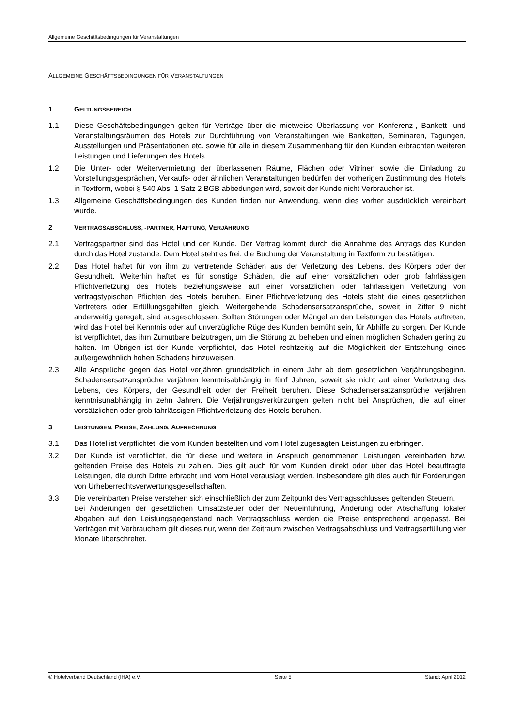Allgemeine Geschäftsbedingungen für Veranstaltungen
ALLGEMEINE GESCHÄFTSBEDINGUNGEN FÜR VERANSTALTUNGEN
1 GELTUNGSBEREICH
1.1 Diese Geschäftsbedingungen gelten für Verträge über die mietweise Überlassung von Konferenz-, Bankett- und Veranstaltungsräumen des Hotels zur Durchführung von Veranstaltungen wie Banketten, Seminaren, Tagungen, Ausstellungen und Präsentationen etc. sowie für alle in diesem Zusammenhang für den Kunden erbrachten weiteren Leistungen und Lieferungen des Hotels.
1.2 Die Unter- oder Weitervermietung der überlassenen Räume, Flächen oder Vitrinen sowie die Einladung zu Vorstellungsgesprächen, Verkaufs- oder ähnlichen Veranstaltungen bedürfen der vorherigen Zustimmung des Hotels in Textform, wobei § 540 Abs. 1 Satz 2 BGB abbedungen wird, soweit der Kunde nicht Verbraucher ist.
1.3 Allgemeine Geschäftsbedingungen des Kunden finden nur Anwendung, wenn dies vorher ausdrücklich vereinbart wurde.
2 VERTRAGSABSCHLUSS, -PARTNER, HAFTUNG, VERJÄHRUNG
2.1 Vertragspartner sind das Hotel und der Kunde. Der Vertrag kommt durch die Annahme des Antrags des Kunden durch das Hotel zustande. Dem Hotel steht es frei, die Buchung der Veranstaltung in Textform zu bestätigen.
2.2 Das Hotel haftet für von ihm zu vertretende Schäden aus der Verletzung des Lebens, des Körpers oder der Gesundheit. Weiterhin haftet es für sonstige Schäden, die auf einer vorsätzlichen oder grob fahrlässigen Pflichtverletzung des Hotels beziehungsweise auf einer vorsätzlichen oder fahrlässigen Verletzung von vertragstypischen Pflichten des Hotels beruhen. Einer Pflichtverletzung des Hotels steht die eines gesetzlichen Vertreters oder Erfüllungsgehilfen gleich. Weitergehende Schadensersatzansprüche, soweit in Ziffer 9 nicht anderweitig geregelt, sind ausgeschlossen. Sollten Störungen oder Mängel an den Leistungen des Hotels auftreten, wird das Hotel bei Kenntnis oder auf unverzügliche Rüge des Kunden bemüht sein, für Abhilfe zu sorgen. Der Kunde ist verpflichtet, das ihm Zumutbare beizutragen, um die Störung zu beheben und einen möglichen Schaden gering zu halten. Im Übrigen ist der Kunde verpflichtet, das Hotel rechtzeitig auf die Möglichkeit der Entstehung eines außergewöhnlich hohen Schadens hinzuweisen.
2.3 Alle Ansprüche gegen das Hotel verjähren grundsätzlich in einem Jahr ab dem gesetzlichen Verjährungsbeginn. Schadensersatzansprüche verjähren kenntnisabhängig in fünf Jahren, soweit sie nicht auf einer Verletzung des Lebens, des Körpers, der Gesundheit oder der Freiheit beruhen. Diese Schadensersatzansprüche verjähren kenntnisunabhängig in zehn Jahren. Die Verjährungsverkürzungen gelten nicht bei Ansprüchen, die auf einer vorsätzlichen oder grob fahrlässigen Pflichtverletzung des Hotels beruhen.
3 LEISTUNGEN, PREISE, ZAHLUNG, AUFRECHNUNG
3.1 Das Hotel ist verpflichtet, die vom Kunden bestellten und vom Hotel zugesagten Leistungen zu erbringen.
3.2 Der Kunde ist verpflichtet, die für diese und weitere in Anspruch genommenen Leistungen vereinbarten bzw. geltenden Preise des Hotels zu zahlen. Dies gilt auch für vom Kunden direkt oder über das Hotel beauftragte Leistungen, die durch Dritte erbracht und vom Hotel verauslagt werden. Insbesondere gilt dies auch für Forderungen von Urheberrechtsverwertungsgesellschaften.
3.3 Die vereinbarten Preise verstehen sich einschließlich der zum Zeitpunkt des Vertragsschlusses geltenden Steuern.
Bei Änderungen der gesetzlichen Umsatzsteuer oder der Neueinführung, Änderung oder Abschaffung lokaler Abgaben auf den Leistungsgegenstand nach Vertragsschluss werden die Preise entsprechend angepasst. Bei Verträgen mit Verbrauchern gilt dieses nur, wenn der Zeitraum zwischen Vertragsabschluss und Vertragserfüllung vier Monate überschreitet.
© Hotelverband Deutschland (IHA) e.V. Seite 5 Stand: April 2012